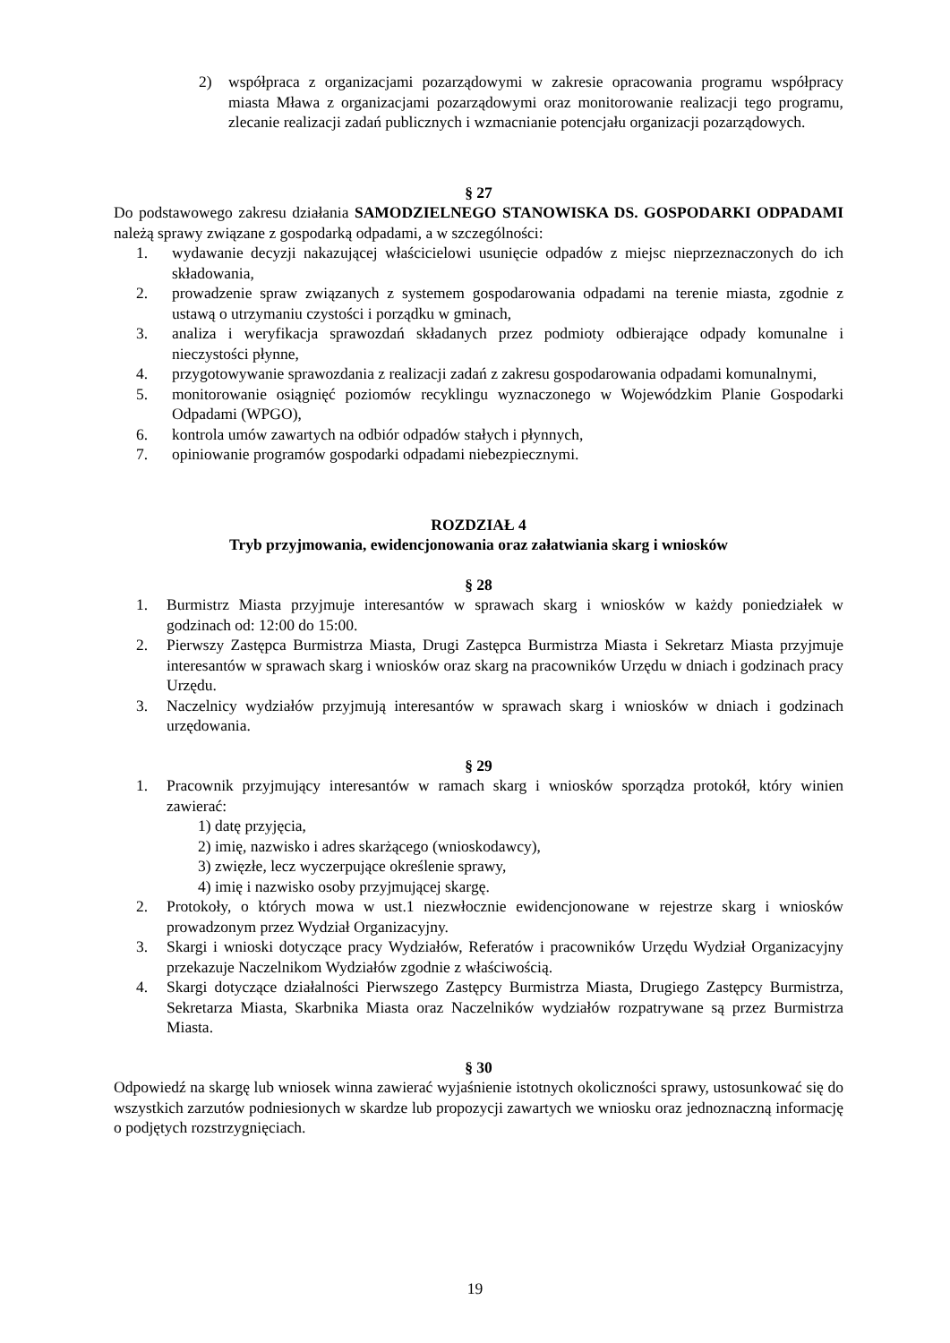2) współpraca z organizacjami pozarządowymi w zakresie opracowania programu współpracy miasta Mława z organizacjami pozarządowymi oraz monitorowanie realizacji tego programu, zlecanie realizacji zadań publicznych i wzmacnianie potencjału organizacji pozarządowych.
§ 27
Do podstawowego zakresu działania SAMODZIELNEGO STANOWISKA DS. GOSPODARKI ODPADAMI należą sprawy związane z gospodarką odpadami, a w szczególności:
1. wydawanie decyzji nakazującej właścicielowi usunięcie odpadów z miejsc nieprzeznaczonych do ich składowania,
2. prowadzenie spraw związanych z systemem gospodarowania odpadami na terenie miasta, zgodnie z ustawą o utrzymaniu czystości i porządku w gminach,
3. analiza i weryfikacja sprawozdań składanych przez podmioty odbierające odpady komunalne i nieczystości płynne,
4. przygotowywanie sprawozdania z realizacji zadań z zakresu gospodarowania odpadami komunalnymi,
5. monitorowanie osiągnięć poziomów recyklingu wyznaczonego w Wojewódzkim Planie Gospodarki Odpadami (WPGO),
6. kontrola umów zawartych na odbiór odpadów stałych i płynnych,
7. opiniowanie programów gospodarki odpadami niebezpiecznymi.
ROZDZIAŁ 4
Tryb przyjmowania, ewidencjonowania oraz załatwiania skarg i wniosków
§ 28
1. Burmistrz Miasta przyjmuje interesantów w sprawach skarg i wniosków w każdy poniedziałek w godzinach od: 12:00 do 15:00.
2. Pierwszy Zastępca Burmistrza Miasta, Drugi Zastępca Burmistrza Miasta i Sekretarz Miasta przyjmuje interesantów w sprawach skarg i wniosków oraz skarg na pracowników Urzędu w dniach i godzinach pracy Urzędu.
3. Naczelnicy wydziałów przyjmują interesantów w sprawach skarg i wniosków w dniach i godzinach urzędowania.
§ 29
1. Pracownik przyjmujący interesantów w ramach skarg i wniosków sporządza protokół, który winien zawierać:
1) datę przyjęcia,
2) imię, nazwisko i adres skarżącego (wnioskodawcy),
3) zwięzłe, lecz wyczerpujące określenie sprawy,
4) imię i nazwisko osoby przyjmującej skargę.
2. Protokoły, o których mowa w ust.1 niezwłocznie ewidencjonowane w rejestrze skarg i wniosków prowadzonym przez Wydział Organizacyjny.
3. Skargi i wnioski dotyczące pracy Wydziałów, Referatów i pracowników Urzędu Wydział Organizacyjny przekazuje Naczelnikom Wydziałów zgodnie z właściwością.
4. Skargi dotyczące działalności Pierwszego Zastępcy Burmistrza Miasta, Drugiego Zastępcy Burmistrza, Sekretarza Miasta, Skarbnika Miasta oraz Naczelników wydziałów rozpatrywane są przez Burmistrza Miasta.
§ 30
Odpowiedź na skargę lub wniosek winna zawierać wyjaśnienie istotnych okoliczności sprawy, ustosunkować się do wszystkich zarzutów podniesionych w skardze lub propozycji zawartych we wniosku oraz jednoznaczną informację o podjętych rozstrzygnięciach.
19